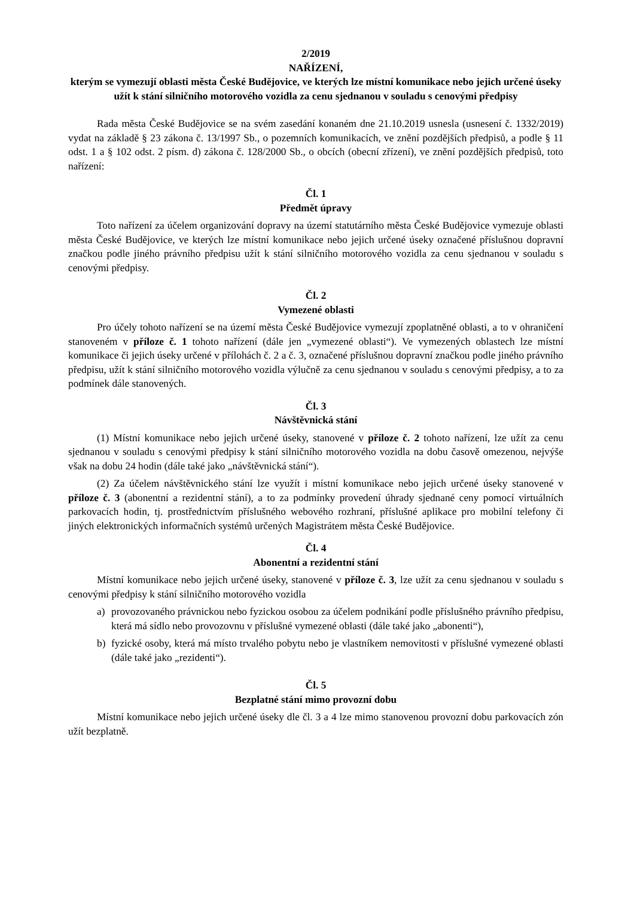2/2019
NAŘÍZENÍ,
kterým se vymezují oblasti města České Budějovice, ve kterých lze místní komunikace nebo jejich určené úseky užít k stání silničního motorového vozidla za cenu sjednanou v souladu s cenovými předpisy
Rada města České Budějovice se na svém zasedání konaném dne 21.10.2019 usnesla (usnesení č. 1332/2019) vydat na základě § 23 zákona č. 13/1997 Sb., o pozemních komunikacích, ve znění pozdějších předpisů, a podle § 11 odst. 1 a § 102 odst. 2 písm. d) zákona č. 128/2000 Sb., o obcích (obecní zřízení), ve znění pozdějších předpisů, toto nařízení:
Čl. 1
Předmět úpravy
Toto nařízení za účelem organizování dopravy na území statutárního města České Budějovice vymezuje oblasti města České Budějovice, ve kterých lze místní komunikace nebo jejich určené úseky označené příslušnou dopravní značkou podle jiného právního předpisu užít k stání silničního motorového vozidla za cenu sjednanou v souladu s cenovými předpisy.
Čl. 2
Vymezené oblasti
Pro účely tohoto nařízení se na území města České Budějovice vymezují zpoplatněné oblasti, a to v ohraničení stanoveném v příloze č. 1 tohoto nařízení (dále jen „vymezené oblasti“). Ve vymezených oblastech lze místní komunikace či jejich úseky určené v přílohách č. 2 a č. 3, označené příslušnou dopravní značkou podle jiného právního předpisu, užít k stání silničního motorového vozidla výlučně za cenu sjednanou v souladu s cenovými předpisy, a to za podmínek dále stanovených.
Čl. 3
Návštěvnická stání
(1) Místní komunikace nebo jejich určené úseky, stanovené v příloze č. 2 tohoto nařízení, lze užít za cenu sjednanou v souladu s cenovými předpisy k stání silničního motorového vozidla na dobu časově omezenou, nejvýše však na dobu 24 hodin (dále také jako „návštěvnická stání“).
(2) Za účelem návštěvnického stání lze využít i místní komunikace nebo jejich určené úseky stanovené v příloze č. 3 (abonentní a rezidentní stání), a to za podmínky provedení úhrady sjednané ceny pomocí virtuálních parkovacích hodin, tj. prostřednictvím příslušného webového rozhraní, příslušné aplikace pro mobilní telefony či jiných elektronických informačních systémů určených Magistrátem města České Budějovice.
Čl. 4
Abonentní a rezidentní stání
Místní komunikace nebo jejich určené úseky, stanovené v příloze č. 3, lze užít za cenu sjednanou v souladu s cenovými předpisy k stání silničního motorového vozidla
a) provozovaného právnickou nebo fyzickou osobou za účelem podnikání podle příslušného právního předpisu, která má sídlo nebo provozovnu v příslušné vymezené oblasti (dále také jako „abonenti“),
b) fyzické osoby, která má místo trvalého pobytu nebo je vlastníkem nemovitosti v příslušné vymezené oblasti (dále také jako „rezidenti“).
Čl. 5
Bezplatné stání mimo provozní dobu
Místní komunikace nebo jejich určené úseky dle čl. 3 a 4 lze mimo stanovenou provozní dobu parkovacích zón užít bezplatně.